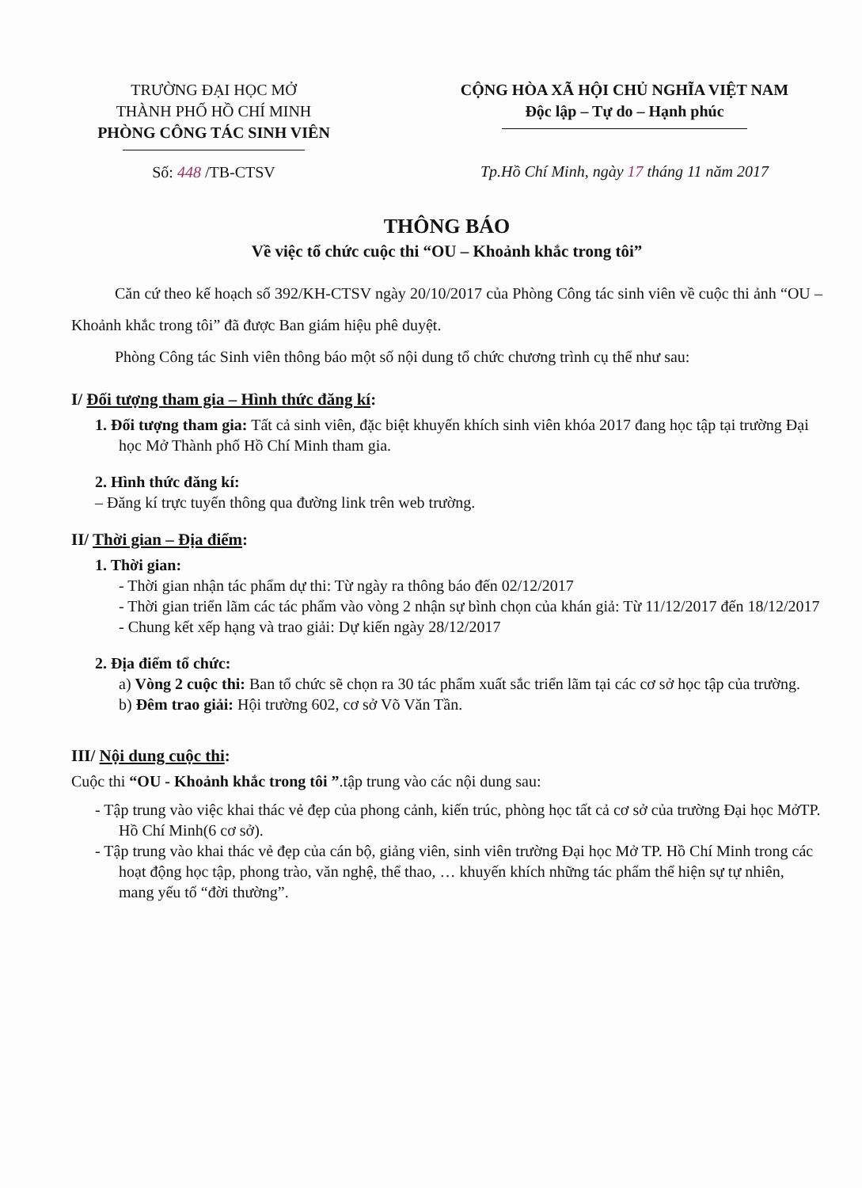TRƯỜNG ĐẠI HỌC MỞ
THÀNH PHỐ HỒ CHÍ MINH
PHÒNG CÔNG TÁC SINH VIÊN
Số: 448 /TB-CTSV
CỘNG HÒA XÃ HỘI CHỦ NGHĨA VIỆT NAM
Độc lập – Tự do – Hạnh phúc
Tp.Hồ Chí Minh, ngày 17 tháng 11 năm 2017
THÔNG BÁO
Về việc tổ chức cuộc thi “OU – Khoảnh khắc trong tôi”
Căn cứ theo kế hoạch số 392/KH-CTSV ngày 20/10/2017 của Phòng Công tác sinh viên về cuộc thi ảnh “OU – Khoảnh khắc trong tôi” đã được Ban giám hiệu phê duyệt.
Phòng Công tác Sinh viên thông báo một số nội dung tổ chức chương trình cụ thể như sau:
I/ Đối tượng tham gia – Hình thức đăng kí:
1. Đối tượng tham gia: Tất cả sinh viên, đặc biệt khuyến khích sinh viên khóa 2017 đang học tập tại trường Đại học Mở Thành phố Hồ Chí Minh tham gia.
2. Hình thức đăng kí:
– Đăng kí trực tuyến thông qua đường link trên web trường.
II/ Thời gian – Địa điểm:
1. Thời gian:
- Thời gian nhận tác phẩm dự thi: Từ ngày ra thông báo đến 02/12/2017
- Thời gian triển lãm các tác phẩm vào vòng 2 nhận sự bình chọn của khán giả: Từ 11/12/2017 đến 18/12/2017
- Chung kết xếp hạng và trao giải: Dự kiến ngày 28/12/2017
2. Địa điểm tổ chức:
a) Vòng 2 cuộc thi: Ban tổ chức sẽ chọn ra 30 tác phẩm xuất sắc triển lãm tại các cơ sở học tập của trường.
b) Đêm trao giải: Hội trường 602, cơ sở Võ Văn Tần.
III/ Nội dung cuộc thi:
Cuộc thi “OU - Khoảnh khắc trong tôi ”.tập trung vào các nội dung sau:
- Tập trung vào việc khai thác vẻ đẹp của phong cảnh, kiến trúc, phòng học tất cả cơ sở của trường Đại học MởTP. Hồ Chí Minh(6 cơ sở).
- Tập trung vào khai thác vẻ đẹp của cán bộ, giảng viên, sinh viên trường Đại học Mở TP. Hồ Chí Minh trong các hoạt động học tập, phong trào, văn nghệ, thể thao, … khuyến khích những tác phẩm thể hiện sự tự nhiên, mang yếu tố “đời thường”.